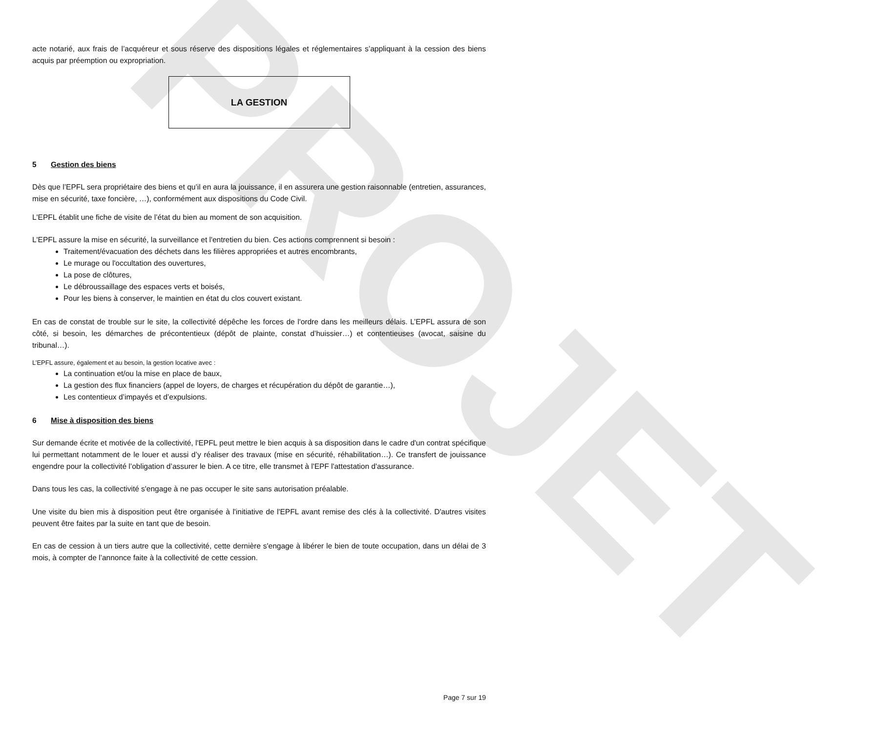PROJET
acte notarié, aux frais de l’acquéreur et sous réserve des dispositions légales et réglementaires s’appliquant à la cession des biens acquis par préemption ou expropriation.
LA GESTION
5 Gestion des biens
Dès que l’EPFL sera propriétaire des biens et qu’il en aura la jouissance, il en assurera une gestion raisonnable (entretien, assurances, mise en sécurité, taxe foncière, …), conformément aux dispositions du Code Civil.
L'EPFL établit une fiche de visite de l’état du bien au moment de son acquisition.
L'EPFL assure la mise en sécurité, la surveillance et l'entretien du bien. Ces actions comprennent si besoin :
Traitement/évacuation des déchets dans les filières appropriées et autres encombrants,
Le murage ou l'occultation des ouvertures,
La pose de clôtures,
Le débroussaillage des espaces verts et boisés,
Pour les biens à conserver, le maintien en état du clos couvert existant.
En cas de constat de trouble sur le site, la collectivité dépêche les forces de l'ordre dans les meilleurs délais. L’EPFL assura de son côté, si besoin, les démarches de précontentieux (dépôt de plainte, constat d’huissier…) et contentieuses (avocat, saisine du tribunal…).
L’EPFL assure, également et au besoin, la gestion locative avec :
La continuation et/ou la mise en place de baux,
La gestion des flux financiers (appel de loyers, de charges et récupération du dépôt de garantie…),
Les contentieux d’impayés et d’expulsions.
6 Mise à disposition des biens
Sur demande écrite et motivée de la collectivité, l'EPFL peut mettre le bien acquis à sa disposition dans le cadre d'un contrat spécifique lui permettant notamment de le louer et aussi d’y réaliser des travaux (mise en sécurité, réhabilitation…). Ce transfert de jouissance engendre pour la collectivité l’obligation d’assurer le bien. A ce titre, elle transmet à l'EPF l'attestation d'assurance.
Dans tous les cas, la collectivité s'engage à ne pas occuper le site sans autorisation préalable.
Une visite du bien mis à disposition peut être organisée à l'initiative de l'EPFL avant remise des clés à la collectivité. D'autres visites peuvent être faites par la suite en tant que de besoin.
En cas de cession à un tiers autre que la collectivité, cette dernière s'engage à libérer le bien de toute occupation, dans un délai de 3 mois, à compter de l’annonce faite à la collectivité de cette cession.
Page 7 sur 19